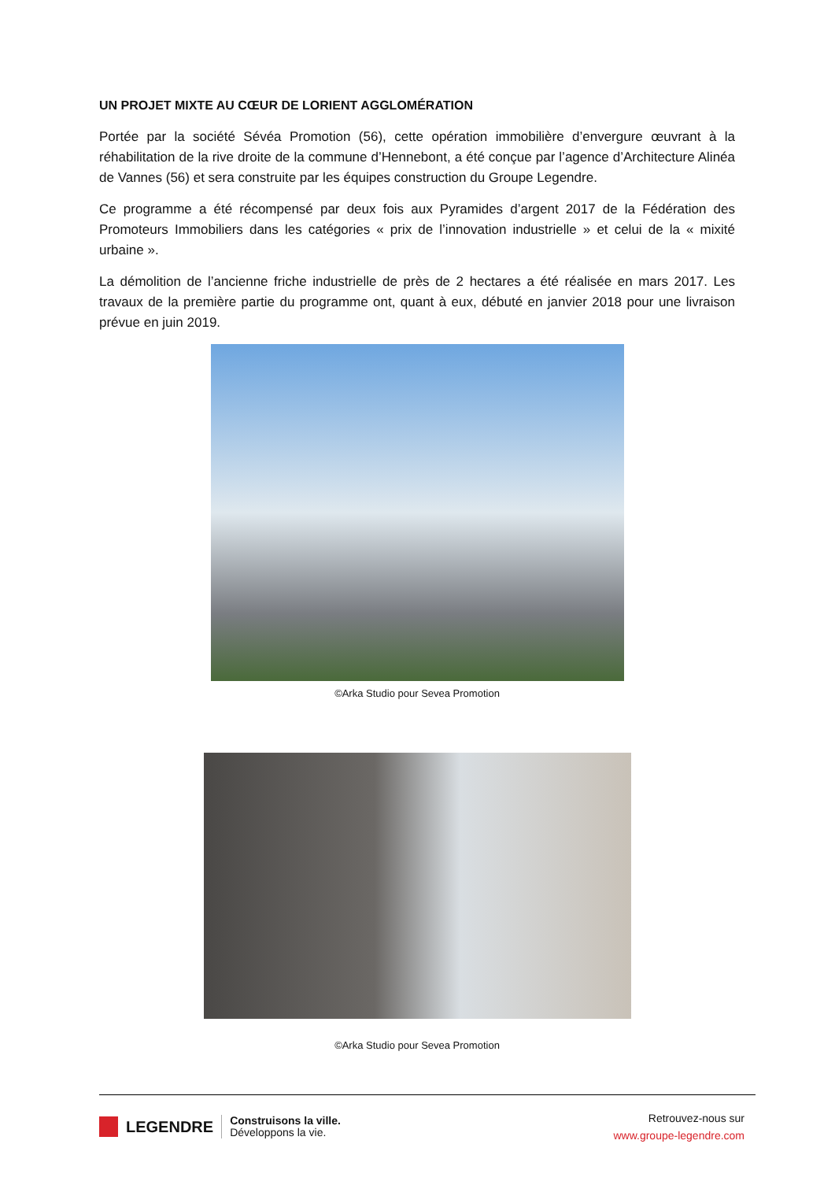UN PROJET MIXTE AU CŒUR DE LORIENT AGGLOMÉRATION
Portée par la société Sévéa Promotion (56), cette opération immobilière d’envergure œuvrant à la réhabilitation de la rive droite de la commune d’Hennebont, a été conçue par l’agence d’Architecture Alinéa de Vannes (56) et sera construite par les équipes construction du Groupe Legendre.
Ce programme a été récompensé par deux fois aux Pyramides d’argent 2017 de la Fédération des Promoteurs Immobiliers dans les catégories « prix de l’innovation industrielle » et celui de la « mixité urbaine ».
La démolition de l’ancienne friche industrielle de près de 2 hectares a été réalisée en mars 2017. Les travaux de la première partie du programme ont, quant à eux, débuté en janvier 2018 pour une livraison prévue en juin 2019.
©Arka Studio pour Sevea Promotion
©Arka Studio pour Sevea Promotion
LEGENDRE
Construisons la ville.
Développons la vie.
Retrouvez-nous sur
www.groupe-legendre.com